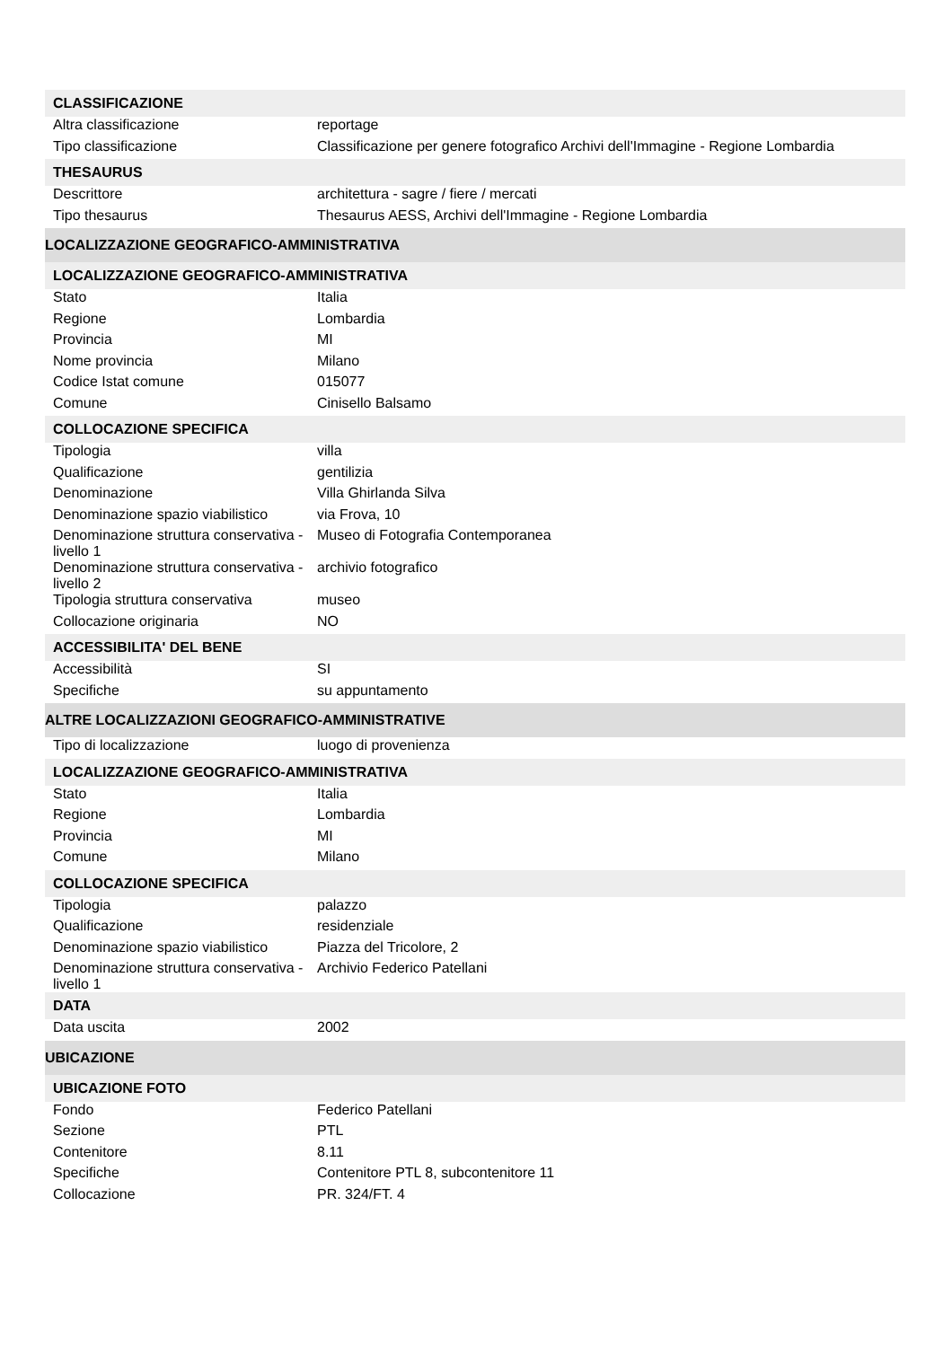| CLASSIFICAZIONE | |
| --- | --- |
| Altra classificazione | reportage |
| Tipo classificazione | Classificazione per genere fotografico Archivi dell'Immagine - Regione Lombardia |
| THESAURUS | |
| Descrittore | architettura - sagre / fiere / mercati |
| Tipo thesaurus | Thesaurus AESS, Archivi dell'Immagine - Regione Lombardia |
| LOCALIZZAZIONE GEOGRAFICO-AMMINISTRATIVA | |
| LOCALIZZAZIONE GEOGRAFICO-AMMINISTRATIVA | |
| Stato | Italia |
| Regione | Lombardia |
| Provincia | MI |
| Nome provincia | Milano |
| Codice Istat comune | 015077 |
| Comune | Cinisello Balsamo |
| COLLOCAZIONE SPECIFICA | |
| Tipologia | villa |
| Qualificazione | gentilizia |
| Denominazione | Villa Ghirlanda Silva |
| Denominazione spazio viabilistico | via Frova, 10 |
| Denominazione struttura conservativa - livello 1 | Museo di Fotografia Contemporanea |
| Denominazione struttura conservativa - livello 2 | archivio fotografico |
| Tipologia struttura conservativa | museo |
| Collocazione originaria | NO |
| ACCESSIBILITA' DEL BENE | |
| Accessibilità | SI |
| Specifiche | su appuntamento |
| ALTRE LOCALIZZAZIONI GEOGRAFICO-AMMINISTRATIVE | |
| Tipo di localizzazione | luogo di provenienza |
| LOCALIZZAZIONE GEOGRAFICO-AMMINISTRATIVA | |
| Stato | Italia |
| Regione | Lombardia |
| Provincia | MI |
| Comune | Milano |
| COLLOCAZIONE SPECIFICA | |
| Tipologia | palazzo |
| Qualificazione | residenziale |
| Denominazione spazio viabilistico | Piazza del Tricolore, 2 |
| Denominazione struttura conservativa - livello 1 | Archivio Federico Patellani |
| DATA | |
| Data uscita | 2002 |
| UBICAZIONE | |
| UBICAZIONE FOTO | |
| Fondo | Federico Patellani |
| Sezione | PTL |
| Contenitore | 8.11 |
| Specifiche | Contenitore PTL 8, subcontenitore 11 |
| Collocazione | PR. 324/FT. 4 |